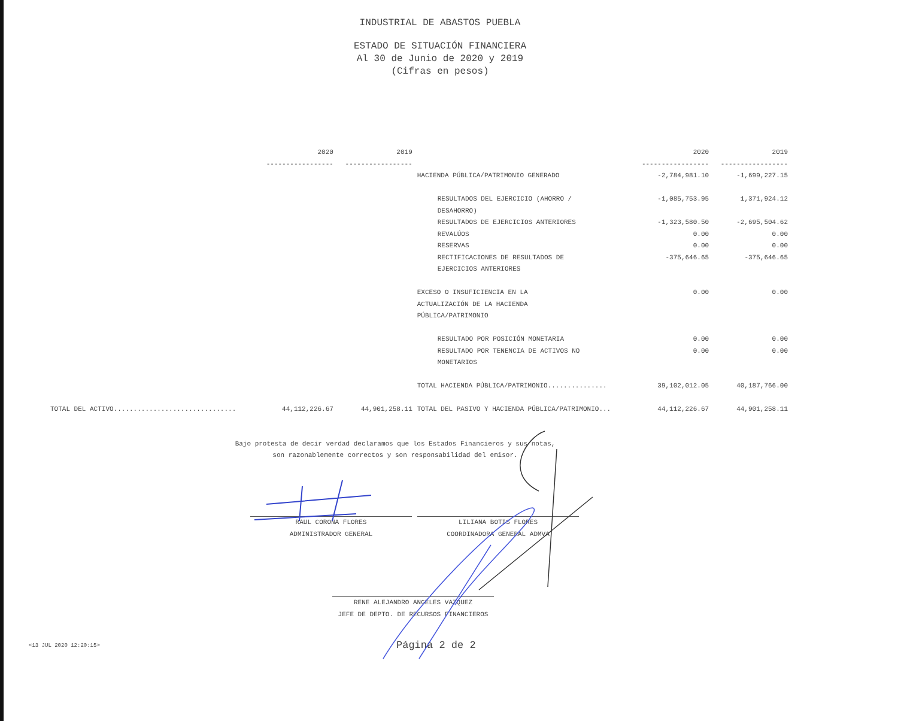INDUSTRIAL DE ABASTOS PUEBLA
ESTADO DE SITUACIÓN FINANCIERA
Al 30 de Junio de 2020 y 2019
(Cifras en pesos)
| | 2020 ----------------- | 2019 ----------------- | | 2020 ----------------- | 2019 ----------------- |
| --- | --- | --- | --- | --- | --- |
| | | | HACIENDA PÚBLICA/PATRIMONIO GENERADO | -2,784,981.10 | -1,699,227.15 |
| | | | RESULTADOS DEL EJERCICIO (AHORRO / DESAHORRO) | -1,085,753.95 | 1,371,924.12 |
| | | | RESULTADOS DE EJERCICIOS ANTERIORES | -1,323,580.50 | -2,695,504.62 |
| | | | REVALÚOS | 0.00 | 0.00 |
| | | | RESERVAS | 0.00 | 0.00 |
| | | | RECTIFICACIONES DE RESULTADOS DE EJERCICIOS ANTERIORES | -375,646.65 | -375,646.65 |
| | | | EXCESO O INSUFICIENCIA EN LA ACTUALIZACIÓN DE LA HACIENDA PÚBLICA/PATRIMONIO | 0.00 | 0.00 |
| | | | RESULTADO POR POSICIÓN MONETARIA | 0.00 | 0.00 |
| | | | RESULTADO POR TENENCIA DE ACTIVOS NO MONETARIOS | 0.00 | 0.00 |
| | | | TOTAL HACIENDA PÚBLICA/PATRIMONIO............... | 39,102,012.05 | 40,187,766.00 |
| TOTAL DEL ACTIVO............................... | 44,112,226.67 | 44,901,258.11 | TOTAL DEL PASIVO Y HACIENDA PÚBLICA/PATRIMONIO... | 44,112,226.67 | 44,901,258.11 |
Bajo protesta de decir verdad declaramos que los Estados Financieros y sus notas,
son razonablemente correctos y son responsabilidad del emisor.
RAUL CORONA FLORES
ADMINISTRADOR GENERAL
LILIANA BOTIS FLORES
COORDINADORA GENERAL ADMVA
RENE ALEJANDRO ANGELES VAZQUEZ
JEFE DE DEPTO. DE RECURSOS FINANCIEROS
<13 JUL 2020 12:20:15> Página 2 de 2